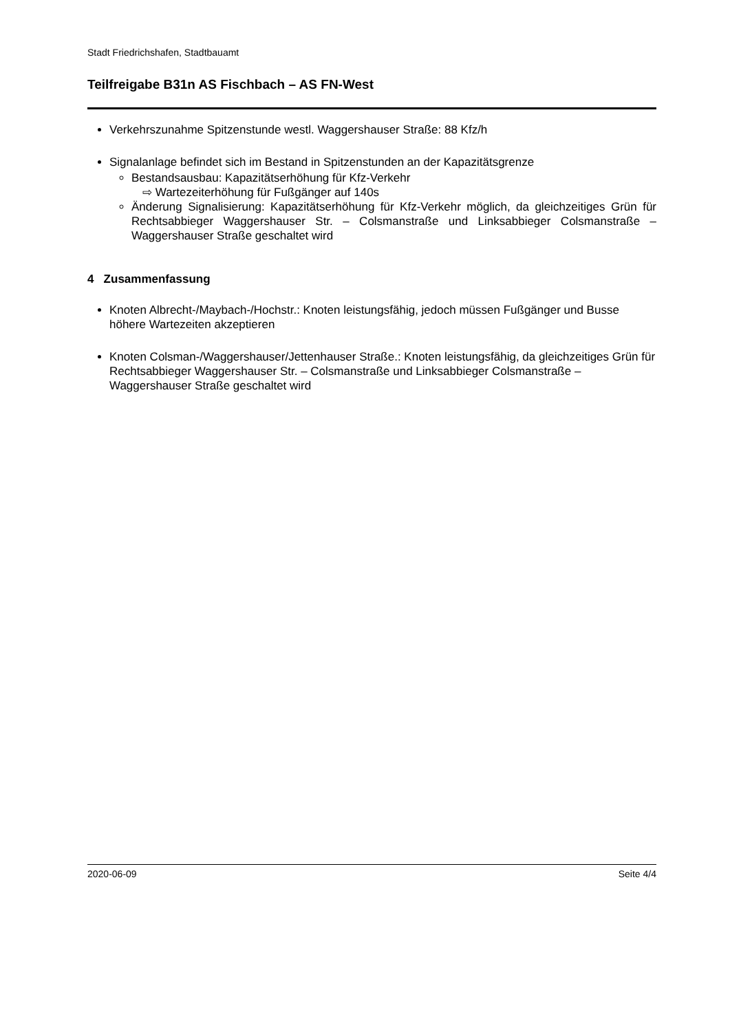Stadt Friedrichshafen, Stadtbauamt
Teilfreigabe B31n AS Fischbach – AS FN-West
Verkehrszunahme Spitzenstunde westl. Waggershauser Straße: 88 Kfz/h
Signalanlage befindet sich im Bestand in Spitzenstunden an der Kapazitätsgrenze
Bestandsausbau: Kapazitätserhöhung für Kfz-Verkehr
⇨ Wartezeiterhöhung für Fußgänger auf 140s
Änderung Signalisierung: Kapazitätserhöhung für Kfz-Verkehr möglich, da gleichzeitiges Grün für Rechtsabbieger Waggershauser Str. – Colsmanstraße und Linksabbieger Colsmanstraße – Waggershauser Straße geschaltet wird
4 Zusammenfassung
Knoten Albrecht-/Maybach-/Hochstr.: Knoten leistungsfähig, jedoch müssen Fußgänger und Busse höhere Wartezeiten akzeptieren
Knoten Colsman-/Waggershauser/Jettenhauser Straße.: Knoten leistungsfähig, da gleichzeitiges Grün für Rechtsabbieger Waggershauser Str. – Colsmanstraße und Linksabbieger Colsmanstraße – Waggershauser Straße geschaltet wird
2020-06-09 Seite 4/4